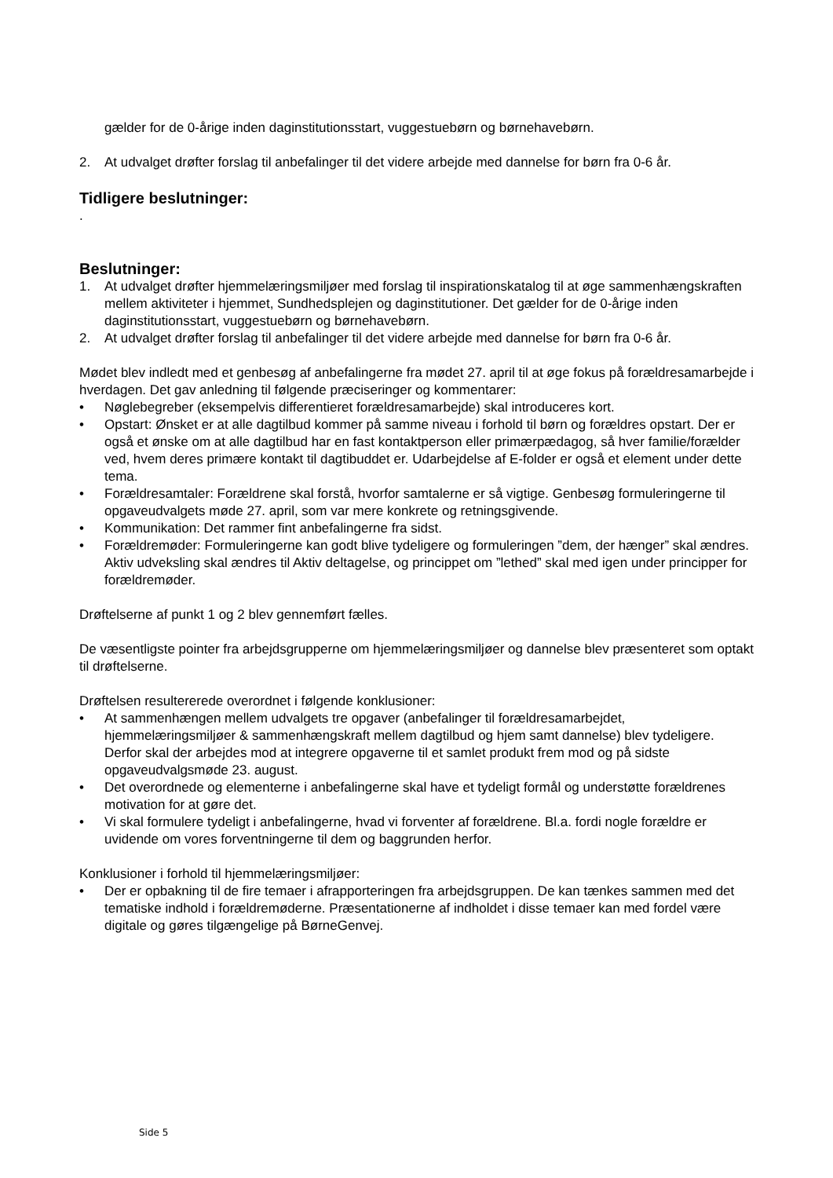gælder for de 0-årige inden daginstitutionsstart, vuggestuebørn og børnehavebørn.
2. At udvalget drøfter forslag til anbefalinger til det videre arbejde med dannelse for børn fra 0-6 år.
Tidligere beslutninger:
.
Beslutninger:
1. At udvalget drøfter hjemmelæringsmiljøer med forslag til inspirationskatalog til at øge sammenhængskraften mellem aktiviteter i hjemmet, Sundhedsplejen og daginstitutioner. Det gælder for de 0-årige inden daginstitutionsstart, vuggestuebørn og børnehavebørn.
2. At udvalget drøfter forslag til anbefalinger til det videre arbejde med dannelse for børn fra 0-6 år.
Mødet blev indledt med et genbesøg af anbefalingerne fra mødet 27. april til at øge fokus på forældresamarbejde i hverdagen. Det gav anledning til følgende præciseringer og kommentarer:
• Nøglebegreber (eksempelvis differentieret forældresamarbejde) skal introduceres kort.
• Opstart: Ønsket er at alle dagtilbud kommer på samme niveau i forhold til børn og forældres opstart. Der er også et ønske om at alle dagtilbud har en fast kontaktperson eller primærpædagog, så hver familie/forælder ved, hvem deres primære kontakt til dagtibuddet er. Udarbejdelse af E-folder er også et element under dette tema.
• Forældresamtaler: Forældrene skal forstå, hvorfor samtalerne er så vigtige. Genbesøg formuleringerne til opgaveudvalgets møde 27. april, som var mere konkrete og retningsgivende.
• Kommunikation: Det rammer fint anbefalingerne fra sidst.
• Forældremøder: Formuleringerne kan godt blive tydeligere og formuleringen ”dem, der hænger” skal ændres. Aktiv udveksling skal ændres til Aktiv deltagelse, og princippet om ”lethed” skal med igen under principper for forældremøder.
Drøftelserne af punkt 1 og 2 blev gennemført fælles.
De væsentligste pointer fra arbejdsgrupperne om hjemmelæringsmiljøer og dannelse blev præsenteret som optakt til drøftelserne.
Drøftelsen resultererede overordnet i følgende konklusioner:
• At sammenhængen mellem udvalgets tre opgaver (anbefalinger til forældresamarbejdet, hjemmelæringsmiljøer & sammenhængskraft mellem dagtilbud og hjem samt dannelse) blev tydeligere. Derfor skal der arbejdes mod at integrere opgaverne til et samlet produkt frem mod og på sidste opgaveudvalgsmøde 23. august.
• Det overordnede og elementerne i anbefalingerne skal have et tydeligt formål og understøtte forældrenes motivation for at gøre det.
• Vi skal formulere tydeligt i anbefalingerne, hvad vi forventer af forældrene. Bl.a. fordi nogle forældre er uvidende om vores forventningerne til dem og baggrunden herfor.
Konklusioner i forhold til hjemmelæringsmiljøer:
• Der er opbakning til de fire temaer i afrapporteringen fra arbejdsgruppen. De kan tænkes sammen med det tematiske indhold i forældremøderne. Præsentationerne af indholdet i disse temaer kan med fordel være digitale og gøres tilgængelige på BørneGenvej.
Side 5